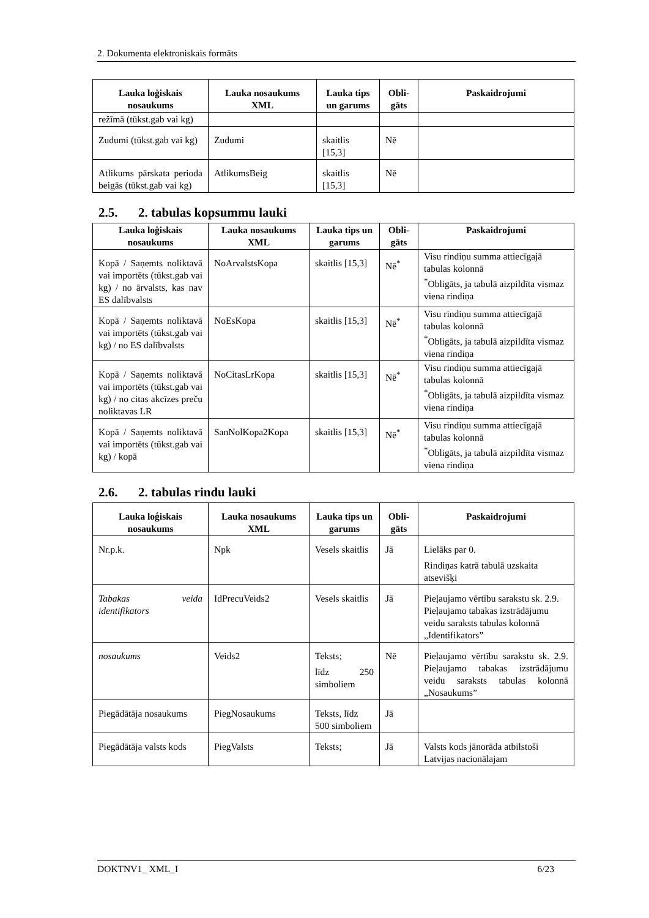2. Dokumenta elektroniskais formāts
| Lauka loģiskais nosaukums | Lauka nosaukums XML | Lauka tips un garums | Obli-gāts | Paskaidrojumi |
| --- | --- | --- | --- | --- |
| režīmā (tūkst.gab vai kg) | | | | |
| Zudumi (tūkst.gab vai kg) | Zudumi | skaitlis [15,3] | Nē | |
| Atlikums pārskata perioda beigās (tūkst.gab vai kg) | AtlikumsBeig | skaitlis [15,3] | Nē | |
2.5. 2. tabulas kopsummu lauki
| Lauka loģiskais nosaukums | Lauka nosaukums XML | Lauka tips un garums | Obli-gāts | Paskaidrojumi |
| --- | --- | --- | --- | --- |
| Kopā / Saņemts noliktavā vai importēts (tūkst.gab vai kg) / no ārvalsts, kas nav ES dalībvalsts | NoArvalstsKopa | skaitlis [15,3] | Nē<sup>*</sup> | Visu rindiņu summa attiecīgajā tabulas kolonnā <sup>*</sup> Obligāts, ja tabulā aizpildīta vismaz viena rindiņa |
| Kopā / Saņemts noliktavā vai importēts (tūkst.gab vai kg) / no ES dalībvalsts | NoEsKopa | skaitlis [15,3] | Nē<sup>*</sup> | Visu rindiņu summa attiecīgajā tabulas kolonnā <sup>*</sup> Obligāts, ja tabulā aizpildīta vismaz viena rindiņa |
| Kopā / Saņemts noliktavā vai importēts (tūkst.gab vai kg) / no citas akcīzes preču noliktavas LR | NoCitasLrKopa | skaitlis [15,3] | Nē<sup>*</sup> | Visu rindiņu summa attiecīgajā tabulas kolonnā <sup>*</sup> Obligāts, ja tabulā aizpildīta vismaz viena rindiņa |
| Kopā / Saņemts noliktavā vai importēts (tūkst.gab vai kg) / kopā | SanNolKopa2Kopa | skaitlis [15,3] | Nē<sup>*</sup> | Visu rindiņu summa attiecīgajā tabulas kolonnā <sup>*</sup> Obligāts, ja tabulā aizpildīta vismaz viena rindiņa |
2.6. 2. tabulas rindu lauki
| Lauka loģiskais nosaukums | Lauka nosaukums XML | Lauka tips un garums | Obli-gāts | Paskaidrojumi |
| --- | --- | --- | --- | --- |
| Nr.p.k. | Npk | Vesels skaitlis | Jā | Lielāks par 0. Rindiņas katrā tabulā uzskaita atsevišķi |
| Tabakas veida identifikators | IdPrecuVeids2 | Vesels skaitlis | Jā | Pieļaujamo vērtību sarakstu sk. 2.9. Pieļaujamo tabakas izstrādājumu veidu saraksts tabulas kolonnā „Identifikators” |
| nosaukums | Veids2 | Teksts; līdz 250 simboliem | Nē | Pieļaujamo vērtību sarakstu sk. 2.9. Pieļaujamo tabakas izstrādājumu veidu saraksts tabulas kolonnā „Nosaukums” |
| Piegādātāja nosaukums | PiegNosaukums | Teksts, līdz 500 simboliem | Jā | |
| Piegādātāja valsts kods | PiegValsts | Teksts; | Jā | Valsts kods jānorāda atbilstoši Latvijas nacionālajam |
DOKTNV1_ XML_I 6/23